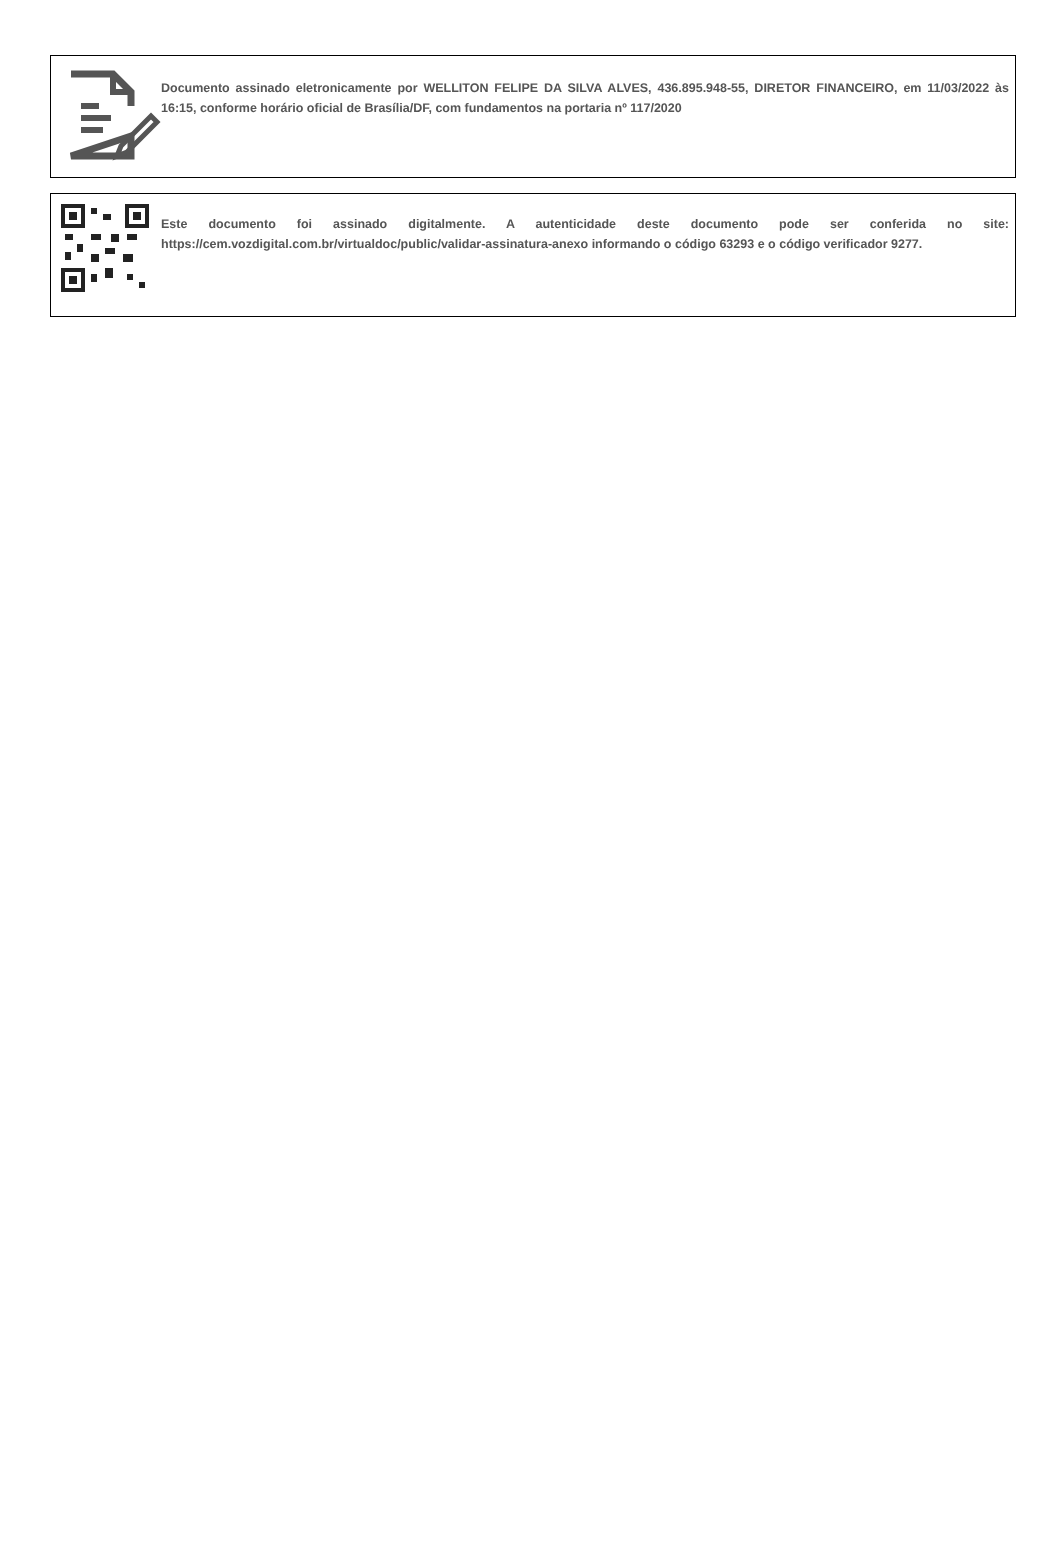Documento assinado eletronicamente por WELLITON FELIPE DA SILVA ALVES, 436.895.948-55, DIRETOR FINANCEIRO, em 11/03/2022 às 16:15, conforme horário oficial de Brasília/DF, com fundamentos na portaria nº 117/2020
Este documento foi assinado digitalmente. A autenticidade deste documento pode ser conferida no site: https://cem.vozdigital.com.br/virtualdoc/public/validar-assinatura-anexo informando o código 63293 e o código verificador 9277.